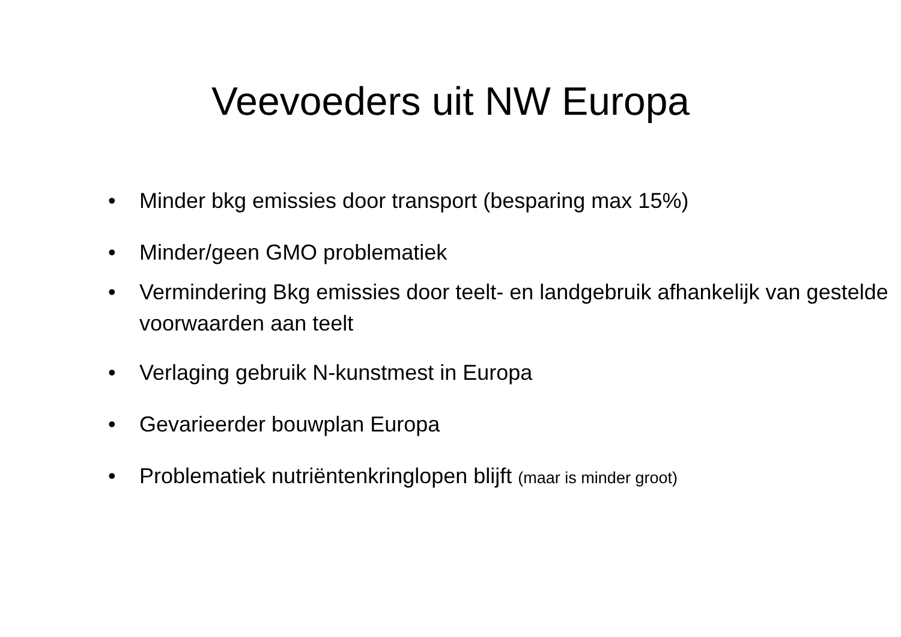Veevoeders uit NW Europa
• Minder bkg emissies door transport (besparing max 15%)
• Minder/geen GMO problematiek
• Vermindering Bkg emissies door teelt- en landgebruik afhankelijk van gestelde voorwaarden aan teelt
• Verlaging gebruik N-kunstmest in Europa
• Gevarieerder bouwplan Europa
• Problematiek nutriëntenkringlopen blijft (maar is minder groot)